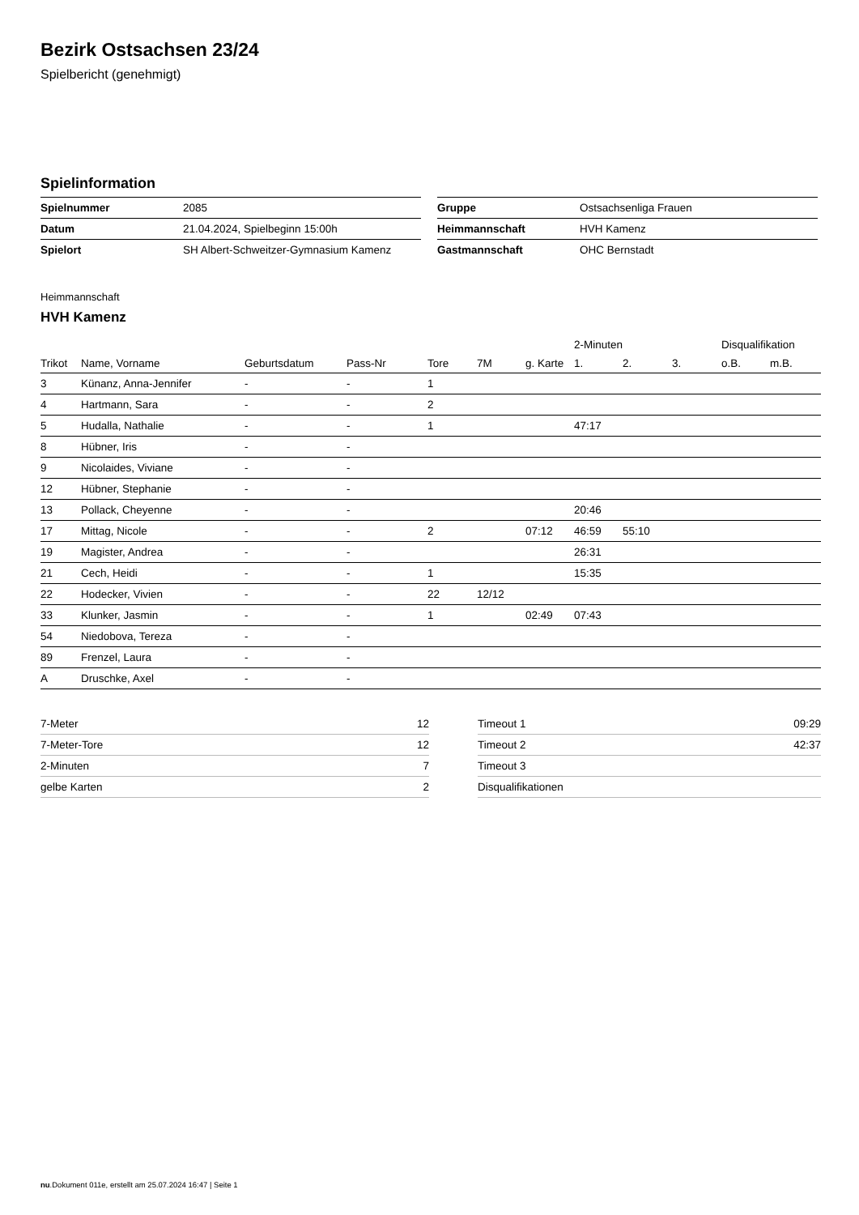Bezirk Ostsachsen 23/24
Spielbericht (genehmigt)
Spielinformation
| Spielnummer | 2085 |
| Datum | 21.04.2024, Spielbeginn 15:00h |
| Spielort | SH Albert-Schweitzer-Gymnasium Kamenz |
| Gruppe | Ostsachsenliga Frauen |
| Heimmannschaft | HVH Kamenz |
| Gastmannschaft | OHC Bernstadt |
Heimmannschaft
HVH Kamenz
| | | | | | | | 2-Minuten | | | Disqualifikation | |
| --- | --- | --- | --- | --- | --- | --- | --- | --- | --- | --- | --- |
| Trikot | Name, Vorname | Geburtsdatum | Pass-Nr | Tore | 7M | g. Karte | 1. | 2. | 3. | o.B. | m.B. |
| 3 | Künanz, Anna-Jennifer | - | - | 1 | | | | | | | |
| 4 | Hartmann, Sara | - | - | 2 | | | | | | | |
| 5 | Hudalla, Nathalie | - | - | 1 | | | 47:17 | | | | |
| 8 | Hübner, Iris | - | - | | | | | | | | |
| 9 | Nicolaides, Viviane | - | - | | | | | | | | |
| 12 | Hübner, Stephanie | - | - | | | | | | | | |
| 13 | Pollack, Cheyenne | - | - | | | | 20:46 | | | | |
| 17 | Mittag, Nicole | - | - | 2 | | 07:12 | 46:59 | 55:10 | | | |
| 19 | Magister, Andrea | - | - | | | | 26:31 | | | | |
| 21 | Cech, Heidi | - | - | 1 | | | 15:35 | | | | |
| 22 | Hodecker, Vivien | - | - | 22 | 12/12 | | | | | | |
| 33 | Klunker, Jasmin | - | - | 1 | | 02:49 | 07:43 | | | | |
| 54 | Niedobova, Tereza | - | - | | | | | | | | |
| 89 | Frenzel, Laura | - | - | | | | | | | | |
| A | Druschke, Axel | - | - | | | | | | | | |
| 7-Meter | 12 |
| 7-Meter-Tore | 12 |
| 2-Minuten | 7 |
| gelbe Karten | 2 |
| Timeout 1 | 09:29 |
| Timeout 2 | 42:37 |
| Timeout 3 | |
| Disqualifikationen | |
nu.Dokument 011e, erstellt am 25.07.2024 16:47 | Seite 1